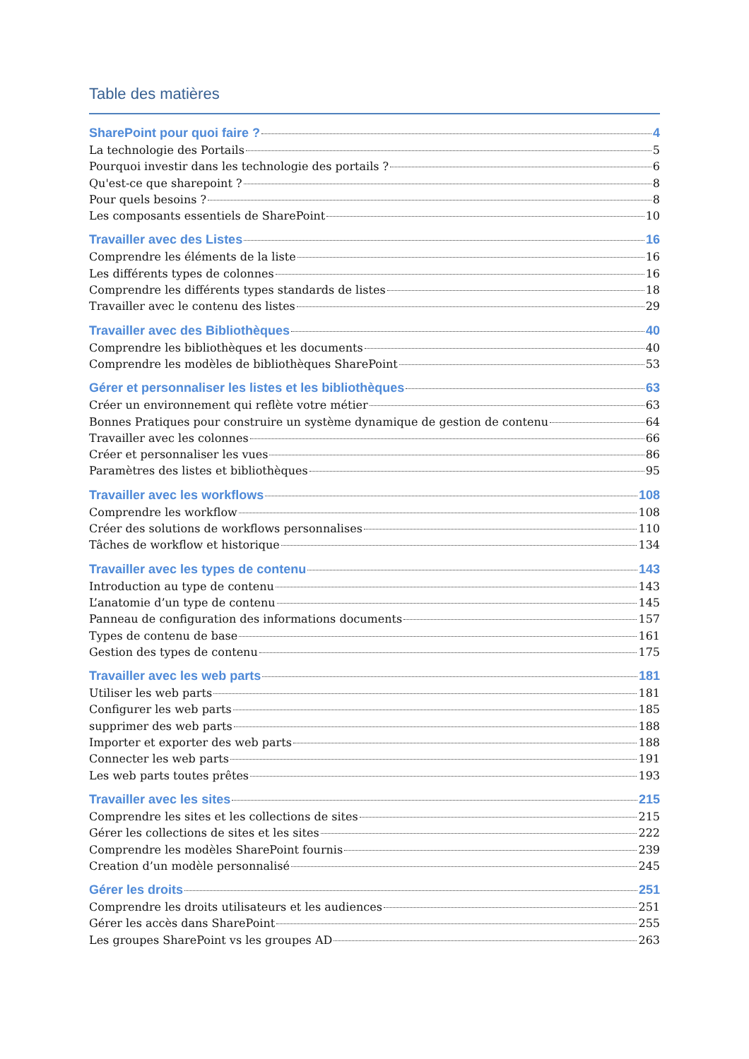Table des matières
SharePoint pour quoi faire ? 4
La technologie des Portails 5
Pourquoi investir dans les technologie des portails ? 6
Qu'est-ce que sharepoint ? 8
Pour quels besoins ? 8
Les composants essentiels de SharePoint 10
Travailler avec des Listes 16
Comprendre les éléments de la liste 16
Les différents types de colonnes 16
Comprendre les différents types standards de listes 18
Travailler avec le contenu des listes 29
Travailler avec des Bibliothèques 40
Comprendre les bibliothèques et les documents 40
Comprendre les modèles de bibliothèques SharePoint 53
Gérer et personnaliser les listes et les bibliothèques 63
Créer un environnement qui reflète votre métier 63
Bonnes Pratiques pour construire un système dynamique de gestion de contenu 64
Travailler avec les colonnes 66
Créer et personnaliser les vues 86
Paramètres des listes et bibliothèques 95
Travailler avec les workflows 108
Comprendre les workflow 108
Créer des solutions de workflows personnalises 110
Tâches de workflow et historique 134
Travailler avec les types de contenu 143
Introduction au type de contenu 143
L’anatomie d’un type de contenu 145
Panneau de configuration des informations documents 157
Types de contenu de base 161
Gestion des types de contenu 175
Travailler avec les web parts 181
Utiliser les web parts 181
Configurer les web parts 185
supprimer des web parts 188
Importer et exporter des web parts 188
Connecter les web parts 191
Les web parts toutes prêtes 193
Travailler avec les sites 215
Comprendre les sites et les collections de sites 215
Gérer les collections de sites et les sites 222
Comprendre les modèles SharePoint fournis 239
Creation d’un modèle personnalisé 245
Gérer les droits 251
Comprendre les droits utilisateurs et les audiences 251
Gérer les accès dans SharePoint 255
Les groupes SharePoint vs les groupes AD 263